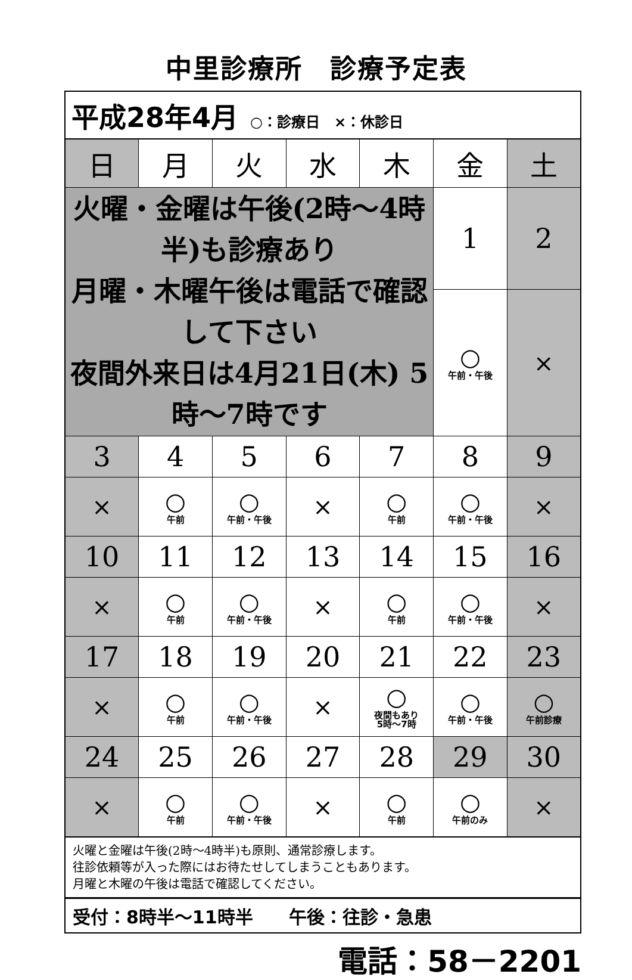中里診療所　診療予定表
平成28年4月 ○：診療日　×：休診日
| 日 | 月 | 火 | 水 | 木 | 金 | 土 |
| --- | --- | --- | --- | --- | --- | --- |
| 火曜・金曜は午後(2時～4時半)も診療あり 月曜・木曜午後は電話で確認して下さい 夜間外来日は4月21日(木) 5時～7時です | | | | | 1 | 2 |
| | | | | | ○ 午前・午後 | × |
| 3 | 4 | 5 | 6 | 7 | 8 | 9 |
| × | ○ 午前 | ○ 午前・午後 | × | ○ 午前 | ○ 午前・午後 | × |
| 10 | 11 | 12 | 13 | 14 | 15 | 16 |
| × | ○ 午前 | ○ 午前・午後 | × | ○ 午前 | ○ 午前・午後 | × |
| 17 | 18 | 19 | 20 | 21 | 22 | 23 |
| × | ○ 午前 | ○ 午前・午後 | × | ○ 夜間もあり 5時～7時 | ○ 午前・午後 | ○ 午前診療 |
| 24 | 25 | 26 | 27 | 28 | 29 | 30 |
| × | ○ 午前 | ○ 午前・午後 | × | ○ 午前 | ○ 午前のみ | × |
火曜と金曜は午後(2時～4時半)も原則、通常診療します。
往診依頼等が入った際にはお待たせしてしまうこともあります。
月曜と木曜の午後は電話で確認してください。
受付：8時半～11時半　　午後：往診・急患
電話：58－2201